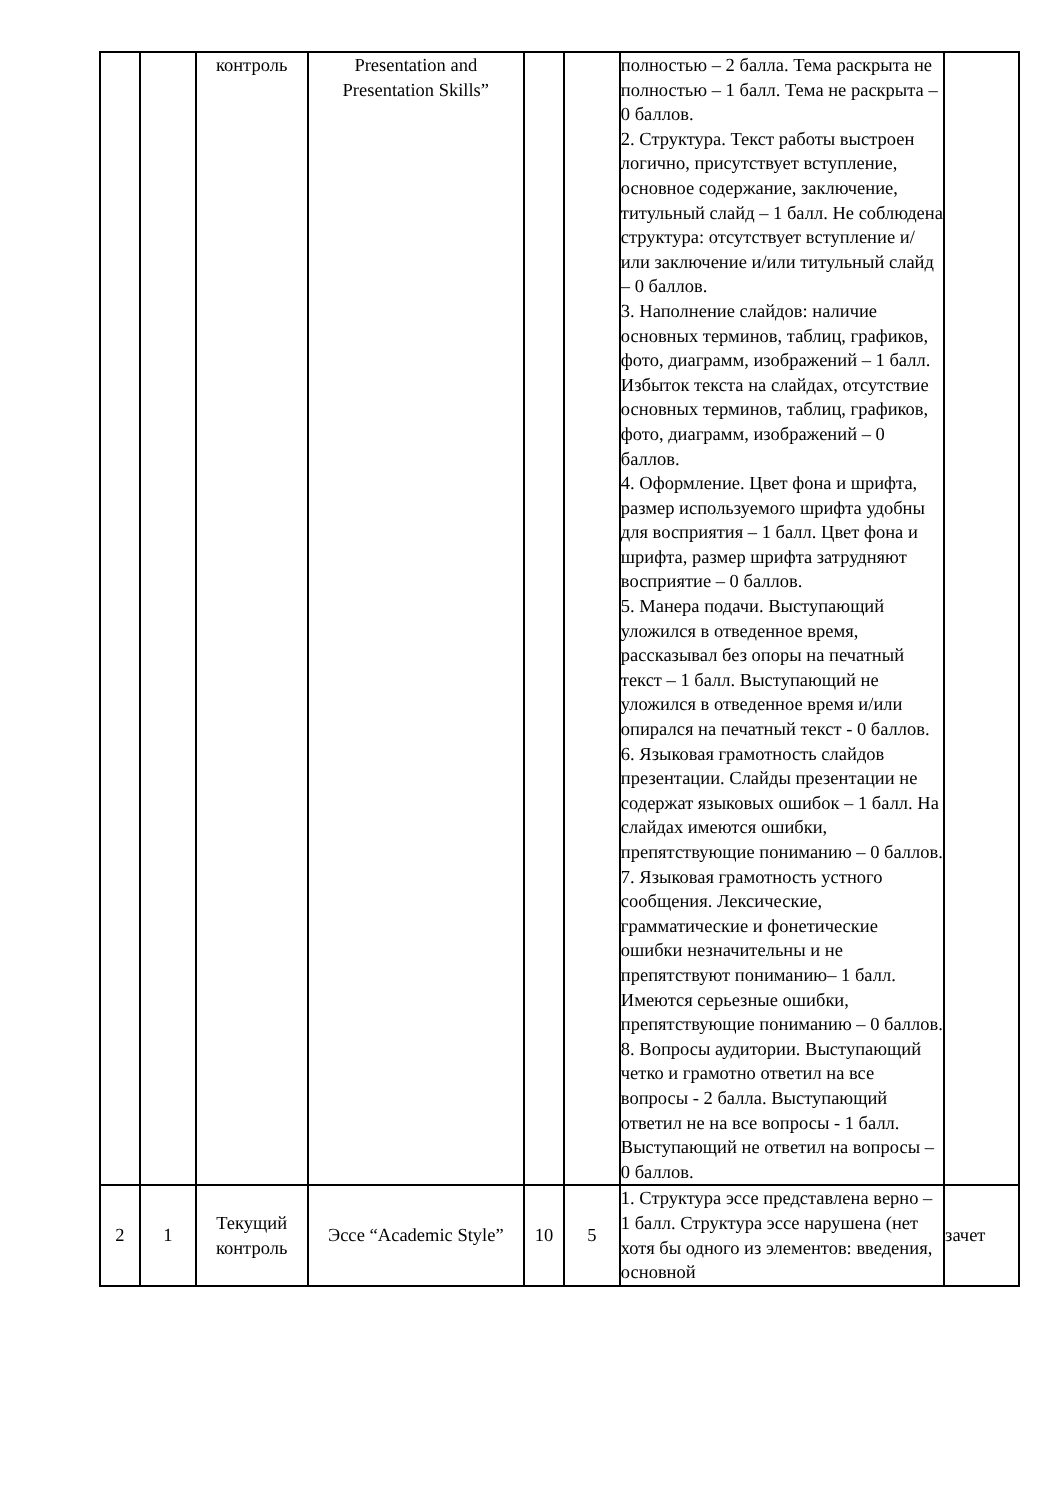| | | контроль | Presentation and Presentation Skills” | | | полностью – 2 балла. Тема раскрыта не полностью – 1 балл. Тема не раскрыта – 0 баллов. 2. Структура. Текст работы выстроен логично, присутствует вступление, основное содержание, заключение, титульный слайд – 1 балл. Не соблюдена структура: отсутствует вступление и/или заключение и/или титульный слайд – 0 баллов. 3. Наполнение слайдов: наличие основных терминов, таблиц, графиков, фото, диаграмм, изображений – 1 балл. Избыток текста на слайдах, отсутствие основных терминов, таблиц, графиков, фото, диаграмм, изображений – 0 баллов. 4. Оформление. Цвет фона и шрифта, размер используемого шрифта удобны для восприятия – 1 балл. Цвет фона и шрифта, размер шрифта затрудняют восприятие – 0 баллов. 5. Манера подачи. Выступающий уложился в отведенное время, рассказывал без опоры на печатный текст – 1 балл. Выступающий не уложился в отведенное время и/или опирался на печатный текст - 0 баллов. 6. Языковая грамотность слайдов презентации. Слайды презентации не содержат языковых ошибок – 1 балл. На слайдах имеются ошибки, препятствующие пониманию – 0 баллов. 7. Языковая грамотность устного сообщения. Лексические, грамматические и фонетические ошибки незначительны и не препятствуют пониманию– 1 балл. Имеются серьезные ошибки, препятствующие пониманию – 0 баллов. 8. Вопросы аудитории. Выступающий четко и грамотно ответил на все вопросы - 2 балла. Выступающий ответил не на все вопросы - 1 балл. Выступающий не ответил на вопросы – 0 баллов. | |
| 2 | 1 | Текущий контроль | Эссе “Academic Style” | 10 | 5 | 1. Структура эссе представлена верно – 1 балл. Структура эссе нарушена (нет хотя бы одного из элементов: введения, основной | зачет |